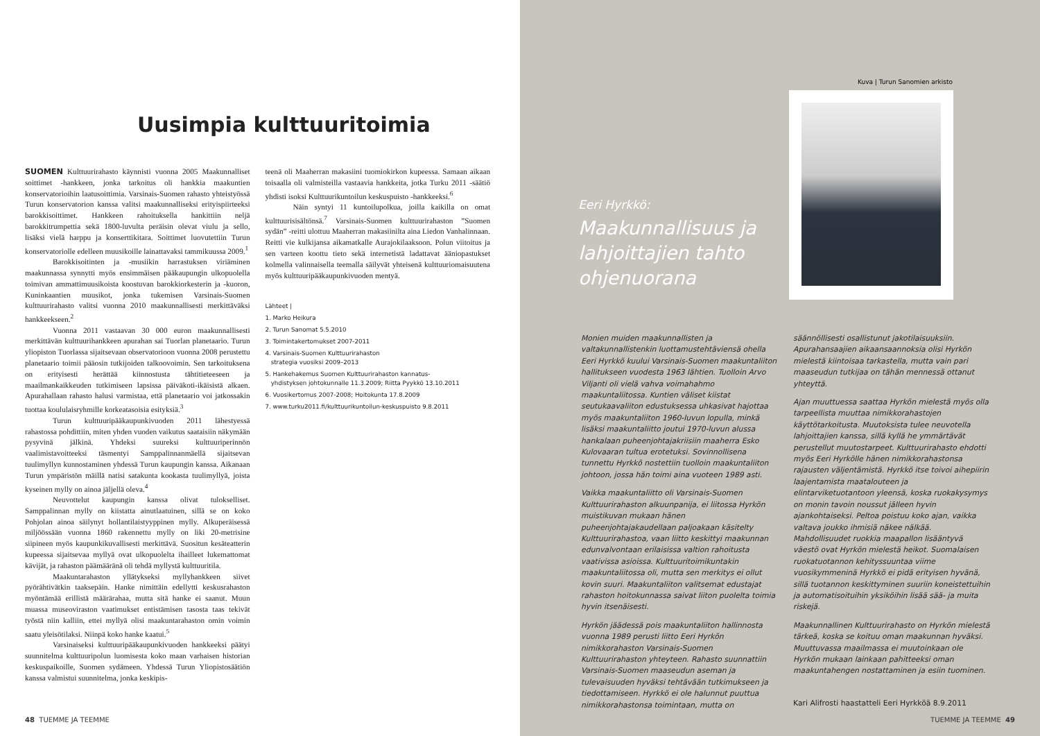Uusimpia kulttuuritoimia
SUOMEN Kulttuurirahasto käynnisti vuonna 2005 Maakunnalliset soittimet -hankkeen, jonka tarkoitus oli hankkia maakuntien konservatorioihin laatusoittimia. Varsinais-Suomen rahasto yhteistyössä Turun konservatorion kanssa valitsi maakunnalliseksi erityispiirteeksi barokkisoittimet. Hankkeen rahoituksella hankittiin neljä barokkitrumpettia sekä 1800-luvulta peräisin olevat viulu ja sello, lisäksi vielä harppu ja konserttikitara. Soittimet luovutettiin Turun konservatoriolle edelleen muusikoille lainattavaksi tammikuussa 2009.<sup>1</sup>
Barokkisoitinten ja -musiikin harrastuksen viriäminen maakunnassa synnytti myös ensimmäisen pääkaupungin ulkopuolella toimivan ammattimuusikoista koostuvan barokkiorkesterin ja -kuoron, Kuninkaantien muusikot, jonka tukemisen Varsinais-Suomen kulttuurirahasto valitsi vuonna 2010 maakunnallisesti merkittäväksi hankkeekseen.<sup>2</sup>
Vuonna 2011 vastaavan 30 000 euron maakunnallisesti merkittävän kulttuurihankkeen apurahan sai Tuorlan planetaario. Turun yliopiston Tuorlassa sijaitsevaan observatorioon vuonna 2008 perustettu planetaario toimii pääosin tutkijoiden talkoovoimin. Sen tarkoituksena on erityisesti herättää kiinnostusta tähtitieteeseen ja maailmankaikkeuden tutkimiseen lapsissa päiväkoti-ikäisistä alkaen. Apurahallaan rahasto halusi varmistaa, että planetaario voi jatkossakin tuottaa koululaisryhmille korkeatasoisia esityksiä.<sup>3</sup>
Turun kulttuuripääkaupunkivuoden 2011 lähestyessä rahastossa pohdittiin, miten yhden vuoden vaikutus saataisiin näkymään pysyvinä jälkinä. Yhdeksi suureksi kulttuuriperinnön vaalimistavoitteeksi täsmentyi Samppalinnanmäellä sijaitsevan tuulimyllyn kunnostaminen yhdessä Turun kaupungin kanssa. Aikanaan Turun ympäristön mäillä natisi satakunta kookasta tuulimyllyä, joista kyseinen mylly on ainoa jäljellä oleva.<sup>4</sup>
Neuvottelut kaupungin kanssa olivat tulokselliset. Samppalinnan mylly on kiistatta ainutlaatuinen, sillä se on koko Pohjolan ainoa säilynyt hollantilaistyyppinen mylly. Alkuperäisessä miljöössään vuonna 1860 rakennettu mylly on liki 20-metrisine siipineen myös kaupunkikuvallisesti merkittävä. Suositun kesäteatterin kupeessa sijaitsevaa myllyä ovat ulkopuolelta ihailleet lukemattomat kävijät, ja rahaston päämääränä oli tehdä myllystä kulttuuritila.
Maakuntarahaston yllätykseksi myllyhankkeen siivet pyörähtivätkin taaksepäin. Hanke nimittäin edellytti keskusrahaston myöntämää erillistä määrärahaa, mutta sitä hanke ei saanut. Muun muassa museoviraston vaatimukset entistämisen tasosta taas tekivät työstä niin kalliin, ettei myllyä olisi maakuntarahaston omin voimin saatu yleisötilaksi. Niinpä koko hanke kaatui.<sup>5</sup>
Varsinaiseksi kulttuuripääkaupunkivuoden hankkeeksi päätyi suunnitelma kulttuuripolun luomisesta koko maan varhaisen historian keskuspaikoille, Suomen sydämeen. Yhdessä Turun Yliopistosäätiön kanssa valmistui suunnitelma, jonka keskipis-
teenä oli Maaherran makasiini tuomiokirkon kupeessa. Samaan aikaan toisaalla oli valmisteilla vastaavia hankkeita, jotka Turku 2011 -säätiö yhdisti isoksi Kulttuurikuntoilun keskuspuisto -hankkeeksi.<sup>6</sup>
Näin syntyi 11 kuntoilupolkua, joilla kaikilla on omat kulttuurisisältönsä.<sup>7</sup> Varsinais-Suomen kulttuurirahaston ”Suomen sydän” -reitti ulottuu Maaherran makasiinilta aina Liedon Vanhalinnaan. Reitti vie kulkijansa aikamatkalle Aurajokilaaksoon. Polun viitoitus ja sen varteen koottu tieto sekä internetistä ladattavat ääniopastukset kolmella valinnaisella teemalla säilyvät yhteisenä kulttuuriomaisuutena myös kulttuuripääkaupunkivuoden mentyä.
Lähteet |
1. Marko Heikura
2. Turun Sanomat 5.5.2010
3. Toimintakertomukset 2007-2011
4. Varsinais-Suomen Kulttuurirahaston
strategia vuosiksi 2009–2013
5. Hankehakemus Suomen Kulttuurirahaston kannatus-
yhdistyksen johtokunnalle 11.3.2009; Riitta Pyykkö 13.10.2011
6. Vuosikertomus 2007-2008; Hoitokunta 17.8.2009
7. www.turku2011.fi/kulttuurikuntoilun-keskuspuisto 9.8.2011
48 TUEMME JA TEEMME
Kuva | Turun Sanomien arkisto
Eeri Hyrkkö:
Maakunnallisuus ja
lahjoittajien tahto
ohjenuorana
Monien muiden maakunnallisten ja valtakunnallistenkin luottamustehtäviensä ohella Eeri Hyrkkö kuului Varsinais-Suomen maakuntaliiton hallitukseen vuodesta 1963 lähtien. Tuolloin Arvo Viljanti oli vielä vahva voimahahmo maakuntaliitossa. Kuntien väliset kiistat seutukaavaliiton edustuksessa uhkasivat hajottaa myös maakuntaliiton 1960-luvun lopulla, minkä lisäksi maakuntaliitto joutui 1970-luvun alussa hankalaan puheenjohtajakriisiin maaherra Esko Kulovaaran tultua erotetuksi. Sovinnollisena tunnettu Hyrkkö nostettiin tuolloin maakuntaliiton johtoon, jossa hän toimi aina vuoteen 1989 asti.
Vaikka maakuntaliitto oli Varsinais-Suomen Kulttuurirahaston alkuunpanija, ei liitossa Hyrkön muistikuvan mukaan hänen puheenjohtajakaudellaan paljoakaan käsitelty Kulttuurirahastoa, vaan liitto keskittyi maakunnan edunvalvontaan erilaisissa valtion rahoitusta vaativissa asioissa. Kulttuuritoimikuntakin maakuntaliitossa oli, mutta sen merkitys ei ollut kovin suuri. Maakuntaliiton valitsemat edustajat rahaston hoitokunnassa saivat liiton puolelta toimia hyvin itsenäisesti.
Hyrkön jäädessä pois maakuntaliiton hallinnosta vuonna 1989 perusti liitto Eeri Hyrkön nimikkorahaston Varsinais-Suomen Kulttuurirahaston yhteyteen. Rahasto suunnattiin Varsinais-Suomen maaseudun aseman ja tulevaisuuden hyväksi tehtävään tutkimukseen ja tiedottamiseen. Hyrkkö ei ole halunnut puuttua nimikkorahastonsa toimintaan, mutta on
säännöllisesti osallistunut jakotilaisuuksiin. Apurahansaajien aikaansaannoksia olisi Hyrkön mielestä kiintoisaa tarkastella, mutta vain pari maaseudun tutkijaa on tähän mennessä ottanut yhteyttä.
Ajan muuttuessa saattaa Hyrkön mielestä myös olla tarpeellista muuttaa nimikkorahastojen käyttötarkoitusta. Muutoksista tulee neuvotella lahjoittajien kanssa, sillä kyllä he ymmärtävät perustellut muutostarpeet. Kulttuurirahasto ehdotti myös Eeri Hyrkölle hänen nimikkorahastonsa rajausten väljentämistä. Hyrkkö itse toivoi aihepiirin laajentamista maatalouteen ja elintarviketuotantoon yleensä, koska ruokakysymys on monin tavoin noussut jälleen hyvin ajankohtaiseksi. Peltoa poistuu koko ajan, vaikka valtava joukko ihmisiä näkee nälkää. Mahdollisuudet ruokkia maapallon lisääntyvä väestö ovat Hyrkön mielestä heikot. Suomalaisen ruokatuotannon kehityssuuntaa viime vuosikymmeninä Hyrkkö ei pidä erityisen hyvänä, sillä tuotannon keskittyminen suuriin koneistettuihin ja automatisoituihin yksiköihin lisää sää- ja muita riskejä.
Maakunnallinen Kulttuurirahasto on Hyrkön mielestä tärkeä, koska se koituu oman maakunnan hyväksi. Muuttuvassa maailmassa ei muutoinkaan ole Hyrkön mukaan lainkaan pahitteeksi oman maakuntahengen nostattaminen ja esiin tuominen.
Kari Alifrosti haastatteli Eeri Hyrkköä 8.9.2011
TUEMME JA TEEMME 49